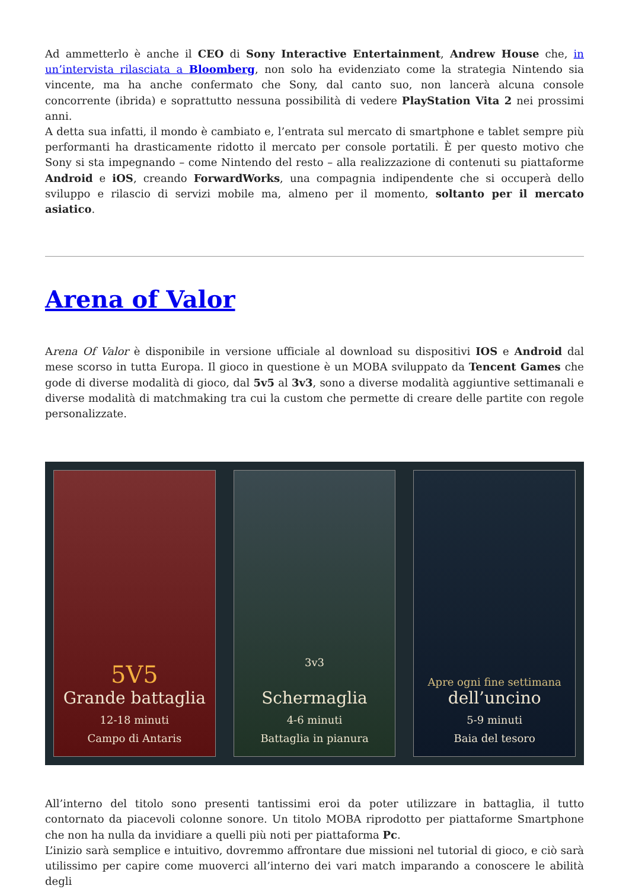Ad ammetterlo è anche il CEO di Sony Interactive Entertainment, Andrew House che, in un’intervista rilasciata a Bloomberg, non solo ha evidenziato come la strategia Nintendo sia vincente, ma ha anche confermato che Sony, dal canto suo, non lancerà alcuna console concorrente (ibrida) e soprattutto nessuna possibilità di vedere PlayStation Vita 2 nei prossimi anni.
A detta sua infatti, il mondo è cambiato e, l’entrata sul mercato di smartphone e tablet sempre più performanti ha drasticamente ridotto il mercato per console portatili. È per questo motivo che Sony si sta impegnando – come Nintendo del resto – alla realizzazione di contenuti su piattaforme Android e iOS, creando ForwardWorks, una compagnia indipendente che si occuperà dello sviluppo e rilascio di servizi mobile ma, almeno per il momento, soltanto per il mercato asiatico.
Arena of Valor
Arena Of Valor è disponibile in versione ufficiale al download su dispositivi IOS e Android dal mese scorso in tutta Europa. Il gioco in questione è un MOBA sviluppato da Tencent Games che gode di diverse modalità di gioco, dal 5v5 al 3v3, sono a diverse modalità aggiuntive settimanali e diverse modalità di matchmaking tra cui la custom che permette di creare delle partite con regole personalizzate.
5V5
Grande battaglia
12-18 minuti
Campo di Antaris
3v3
Schermaglia
4-6 minuti
Battaglia in pianura
Apre ogni fine settimana
dell’uncino
5-9 minuti
Baia del tesoro
All’interno del titolo sono presenti tantissimi eroi da poter utilizzare in battaglia, il tutto contornato da piacevoli colonne sonore. Un titolo MOBA riprodotto per piattaforme Smartphone che non ha nulla da invidiare a quelli più noti per piattaforma Pc.
L’inizio sarà semplice e intuitivo, dovremmo affrontare due missioni nel tutorial di gioco, e ciò sarà utilissimo per capire come muoverci all’interno dei vari match imparando a conoscere le abilità degli